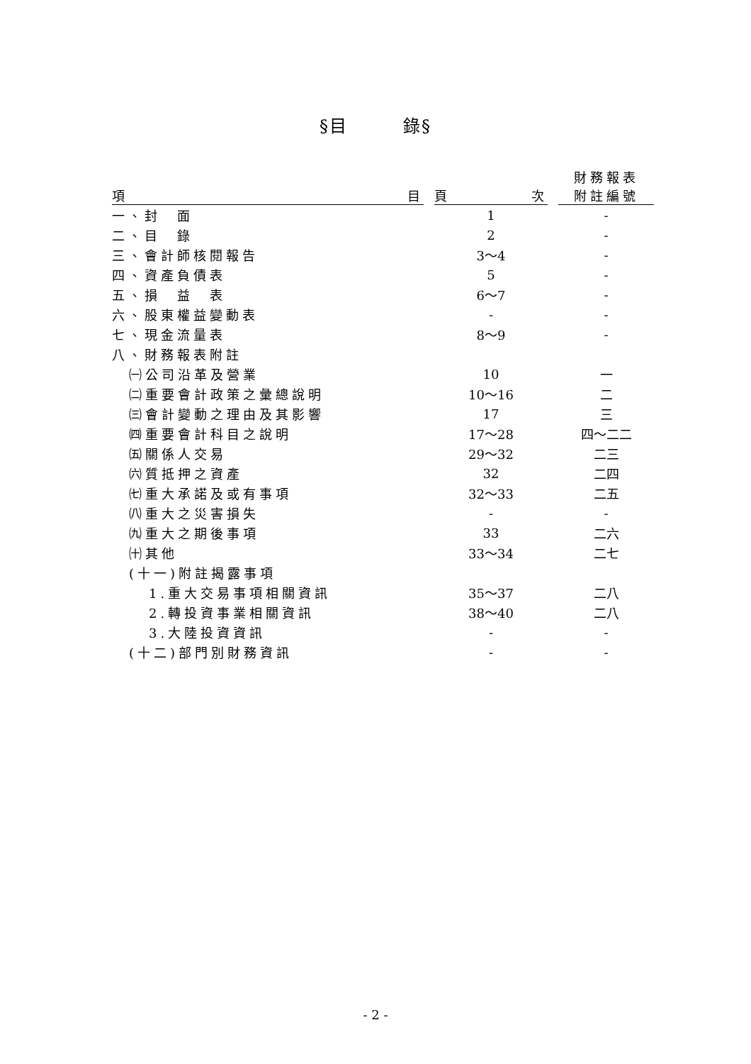§目　　　錄§
| 項 目 | | 頁 次 | | 財務報表 附註編號 |
| --- | --- | --- | --- | --- |
| 一、封 面 | | 1 | | - |
| 二、目 錄 | | 2 | | - |
| 三、會計師核閱報告 | | 3～4 | | - |
| 四、資產負債表 | | 5 | | - |
| 五、損 益 表 | | 6～7 | | - |
| 六、股東權益變動表 | | - | | - |
| 七、現金流量表 | | 8～9 | | - |
| 八、財務報表附註 | | | | |
| ㈠公司沿革及營業 | | 10 | | 一 |
| ㈡重要會計政策之彙總說明 | | 10～16 | | 二 |
| ㈢會計變動之理由及其影響 | | 17 | | 三 |
| ㈣重要會計科目之說明 | | 17～28 | | 四～二二 |
| ㈤關係人交易 | | 29～32 | | 二三 |
| ㈥質抵押之資產 | | 32 | | 二四 |
| ㈦重大承諾及或有事項 | | 32～33 | | 二五 |
| ㈧重大之災害損失 | | - | | - |
| ㈨重大之期後事項 | | 33 | | 二六 |
| ㈩其他 | | 33～34 | | 二七 |
| (十一)附註揭露事項 | | | | |
| 1.重大交易事項相關資訊 | | 35～37 | | 二八 |
| 2.轉投資事業相關資訊 | | 38～40 | | 二八 |
| 3.大陸投資資訊 | | - | | - |
| (十二)部門別財務資訊 | | - | | - |
- 2 -